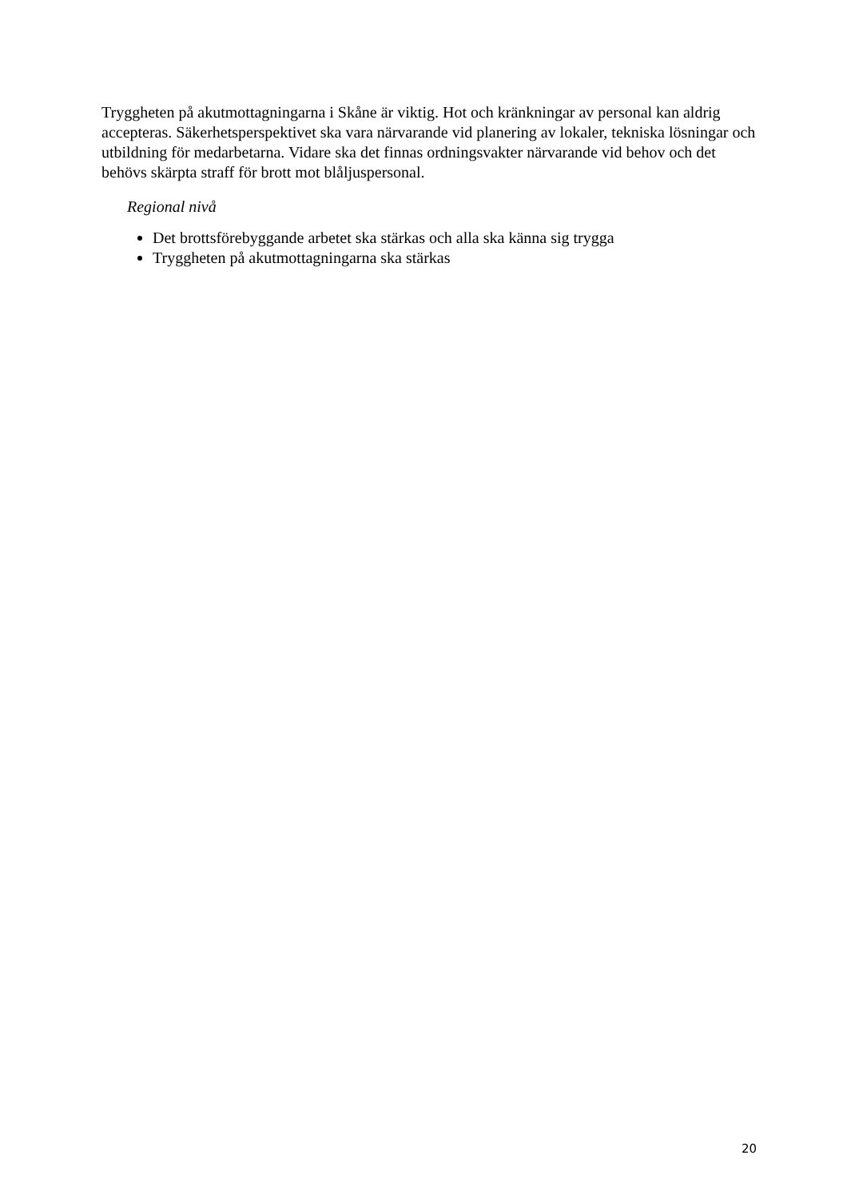Tryggheten på akutmottagningarna i Skåne är viktig. Hot och kränkningar av personal kan aldrig accepteras. Säkerhetsperspektivet ska vara närvarande vid planering av lokaler, tekniska lösningar och utbildning för medarbetarna. Vidare ska det finnas ordningsvakter närvarande vid behov och det behövs skärpta straff för brott mot blåljuspersonal.
Regional nivå
Det brottsförebyggande arbetet ska stärkas och alla ska känna sig trygga
Tryggheten på akutmottagningarna ska stärkas
20